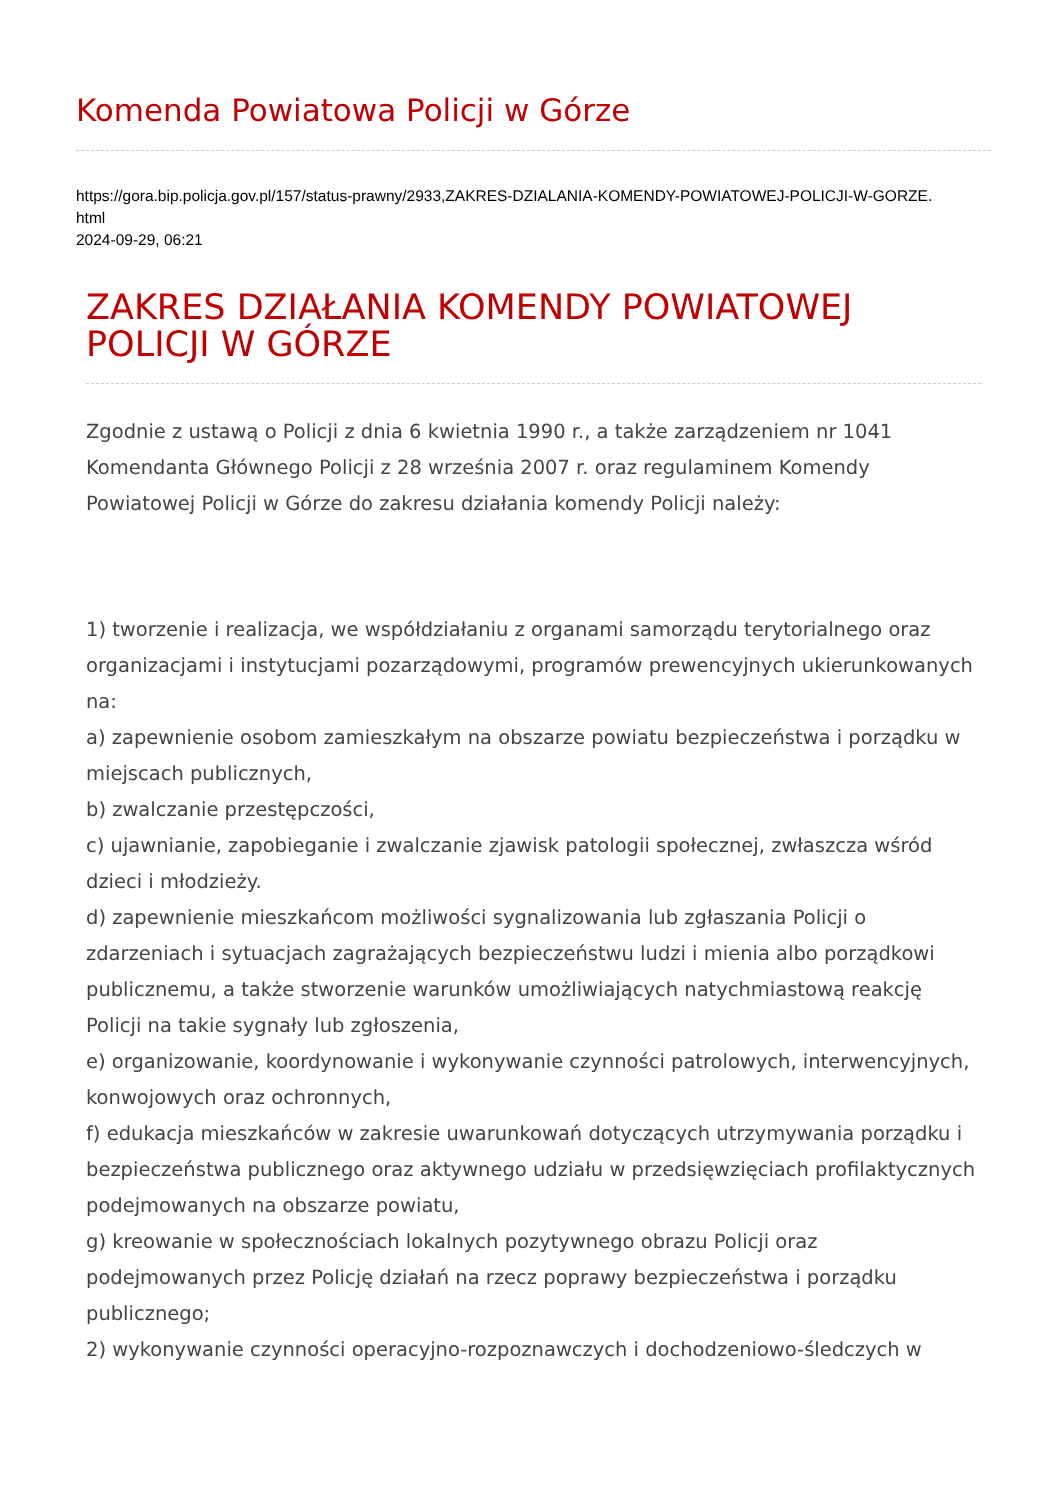Komenda Powiatowa Policji w Górze
https://gora.bip.policja.gov.pl/157/status-prawny/2933,ZAKRES-DZIALANIA-KOMENDY-POWIATOWEJ-POLICJI-W-GORZE.
html
2024-09-29, 06:21
ZAKRES DZIAŁANIA KOMENDY POWIATOWEJ POLICJI W GÓRZE
Zgodnie z ustawą o Policji z dnia 6 kwietnia 1990 r., a także zarządzeniem nr 1041 Komendanta Głównego Policji z 28 września 2007 r. oraz regulaminem Komendy Powiatowej Policji w Górze do zakresu działania komendy Policji należy:
1) tworzenie i realizacja, we współdziałaniu z organami samorządu terytorialnego oraz organizacjami i instytucjami pozarządowymi, programów prewencyjnych ukierunkowanych na:
a) zapewnienie osobom zamieszkałym na obszarze powiatu bezpieczeństwa i porządku w miejscach publicznych,
b) zwalczanie przestępczości,
c) ujawnianie, zapobieganie i zwalczanie zjawisk patologii społecznej, zwłaszcza wśród dzieci i młodzieży.
d) zapewnienie mieszkańcom możliwości sygnalizowania lub zgłaszania Policji o zdarzeniach i sytuacjach zagrażających bezpieczeństwu ludzi i mienia albo porządkowi publicznemu, a także stworzenie warunków umożliwiających natychmiastową reakcję Policji na takie sygnały lub zgłoszenia,
e) organizowanie, koordynowanie i wykonywanie czynności patrolowych, interwencyjnych, konwojowych oraz ochronnych,
f) edukacja mieszkańców w zakresie uwarunkowań dotyczących utrzymywania porządku i bezpieczeństwa publicznego oraz aktywnego udziału w przedsięwzięciach profilaktycznych podejmowanych na obszarze powiatu,
g) kreowanie w społecznościach lokalnych pozytywnego obrazu Policji oraz podejmowanych przez Policję działań na rzecz poprawy bezpieczeństwa i porządku publicznego;
2) wykonywanie czynności operacyjno-rozpoznawczych i dochodzeniowo-śledczych w